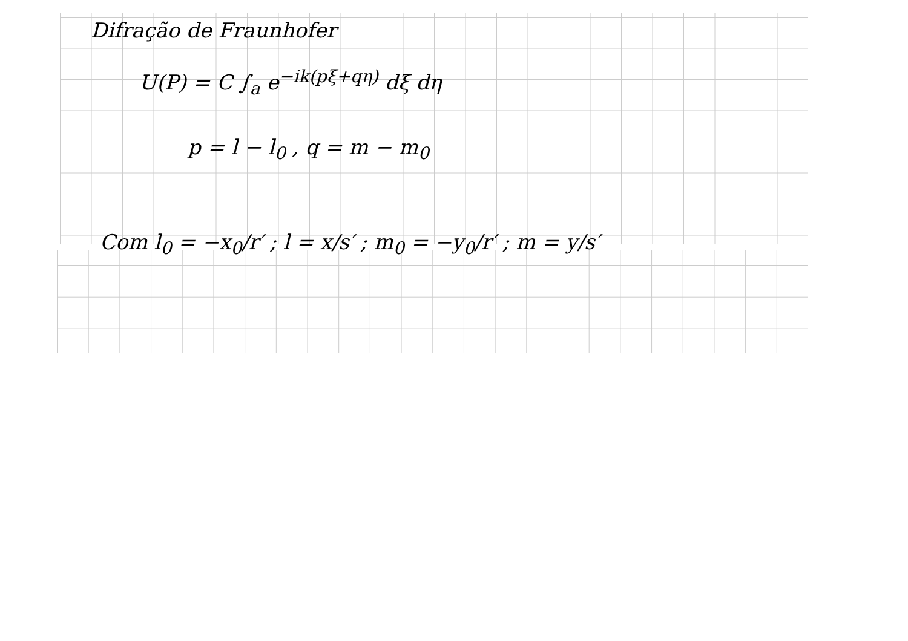Difração de Fraunhofer
U(P) = C ∫<sub>a</sub> e<sup>−ik(pξ+qη)</sup> dξ dη
p = l − l<sub>0</sub> , q = m − m<sub>0</sub>
Com l<sub>0</sub> = −x<sub>0</sub>/r′ ; l = x/s′ ; m<sub>0</sub> = −y<sub>0</sub>/r′ ; m = y/s′